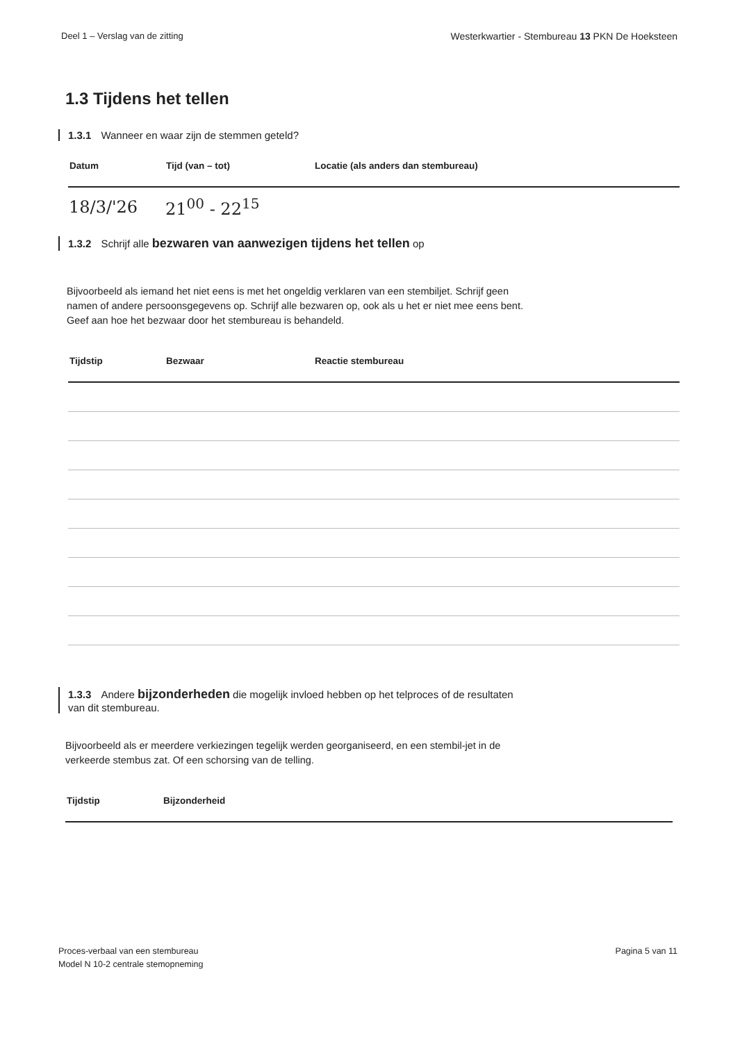Deel 1 – Verslag van de zitting Westerkwartier - Stembureau 13 PKN De Hoeksteen
1.3 Tijdens het tellen
1.3.1 Wanneer en waar zijn de stemmen geteld?
| Datum | Tijd (van – tot) | Locatie (als anders dan stembureau) |
| --- | --- | --- |
| 18/3/'26 | 21<sup>00</sup> - 22<sup>15</sup> | |
1.3.2 Schrijf alle bezwaren van aanwezigen tijdens het tellen op
Bijvoorbeeld als iemand het niet eens is met het ongeldig verklaren van een stembiljet. Schrijf geen namen of andere persoonsgegevens op. Schrijf alle bezwaren op, ook als u het er niet mee eens bent. Geef aan hoe het bezwaar door het stembureau is behandeld.
| Tijdstip | Bezwaar | Reactie stembureau |
| --- | --- | --- |
1.3.3 Andere bijzonderheden die mogelijk invloed hebben op het telproces of de resultaten van dit stembureau.
Bijvoorbeeld als er meerdere verkiezingen tegelijk werden georganiseerd, en een stembil-jet in de verkeerde stembus zat. Of een schorsing van de telling.
| Tijdstip | Bijzonderheid |
| --- | --- |
Proces-verbaal van een stembureau
Model N 10-2 centrale stemopneming Pagina 5 van 11